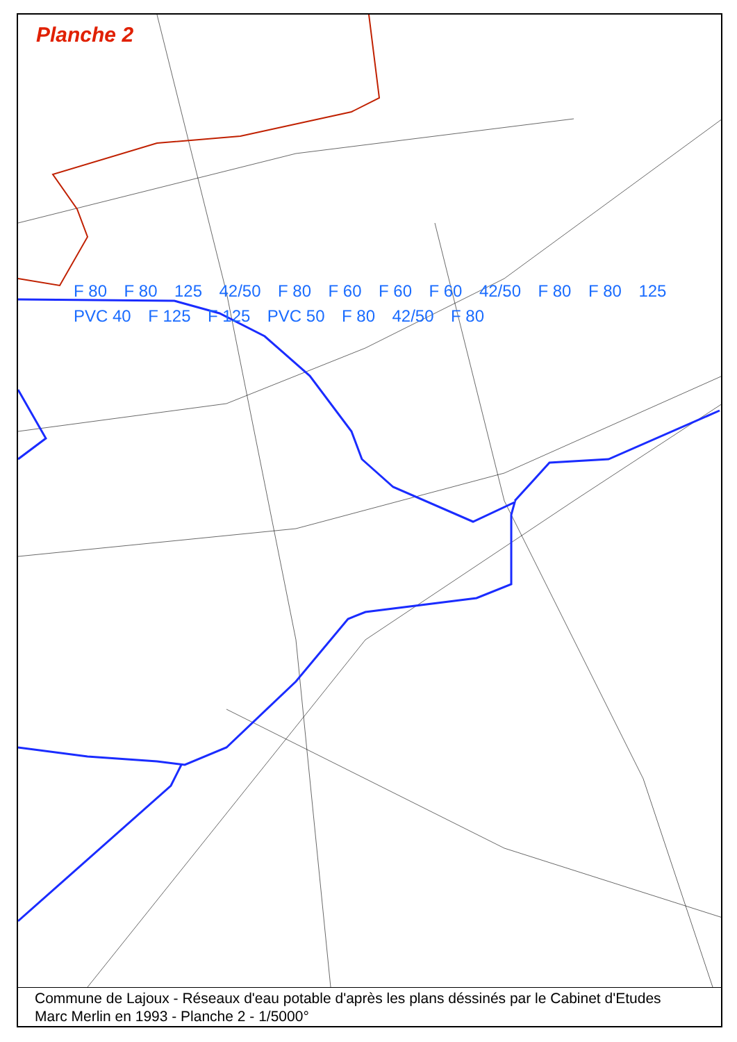Planche 2
F 80 F 80 125 42/50 F 80 F 60 F 60 F 60 42/50 F 80 F 80 125 PVC 40 F 125 F 125 PVC 50 F 80 42/50 F 80
Commune de Lajoux - Réseaux d'eau potable d'après les plans déssinés par le Cabinet d'Etudes
Marc Merlin en 1993 - Planche 2 - 1/5000°